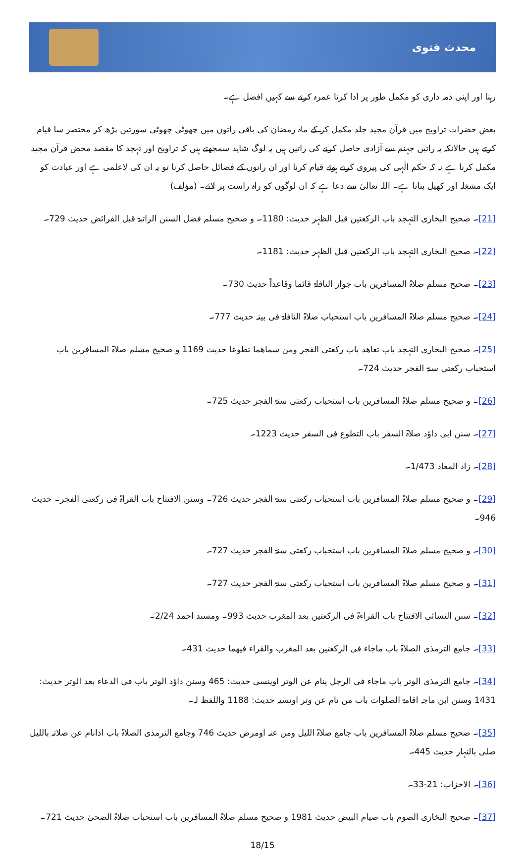محدث فتوی
رہنا اور اپنی ذمہ داری کو مکمل طور پر ادا کرنا عمرہ کرنے سے کہیں افضل ہے۔
بعض حضرات تراویح میں قرآن مجید جلد مکمل کر کے ماہ رمضان کی باقی راتوں میں چھوٹی چھوٹی سورتیں پڑھ کر مختصر سا قیام کرتے ہیں حالانکہ یہ راتیں جہنم سے آزادی حاصل کرنے کی راتیں ہیں یہ لوگ شاید سمجھتے ہیں کہ تراویح اور تہجد کا مقصد محض قرآن مجید مکمل کرنا ہے نہ کہ حکم الٰہی کی پیروی کرتے ہوئے قیام کرنا اور ان راتوں کے فضائل حاصل کرنا تو یہ ان کی لاعلمی ہے اور عبادت کو ایک مشغلہ اور کھیل بنانا ہے۔ اللہ تعالیٰ سے دعا ہے کہ ان لوگوں کو راہ راست پر لائے۔ (مؤلف)
[21]۔ صحیح البخاری التہجد باب الرکعتین قبل الظہر حدیث: 1180۔ و صحیح مسلم فضل السنن الراتبۃ قبل الفرائض حدیث 729۔
[22]۔ صحیح البخاری التہجد باب الرکعتین قبل الظہر حدیث: 1181۔
[23]۔ صحیح مسلم صلاۃ المسافرین باب جواز النافلۃ قائما وقاعداً حدیث 730۔
[24]۔ صحیح مسلم صلاۃ المسافرین باب استحباب صلاۃ النافلۃ فی بیتہ حدیث 777۔
[25]۔ صحیح البخاری التہجد باب تعاھد باب رکعتی الفجر ومن سماھما تطوعا حدیث 1169 و صحیح مسلم صلاۃ المسافرین باب استحباب رکعتی سنۃ الفجر حدیث 724۔
[26]۔ و صحیح مسلم صلاۃ المسافرین باب استحباب رکعتی سنۃ الفجر حدیث 725۔
[27]۔ سنن ابی داؤد صلاۃ السفر باب التطوع فی السفر حدیث 1223۔
[28]۔ زاد المعاد 1/473۔
[29]۔ و صحیح مسلم صلاۃ المسافرین باب استحباب رکعتی سنۃ الفجر حدیث 726۔ وسنن الافتتاح باب القراۃ فی رکعتی الفجر۔ حدیث 946۔
[30]۔ و صحیح مسلم صلاۃ المسافرین باب استحباب رکعتی سنۃ الفجر حدیث 727۔
[31]۔ و صحیح مسلم صلاۃ المسافرین باب استحباب رکعتی سنۃ الفجر حدیث 727۔
[32]۔ سنن النسائی الافتتاح باب القراءۃ فی الرکعتین بعد المغرب حدیث 993۔ ومسند احمد 2/24۔
[33]۔ جامع الترمذی الصلاۃ باب ماجاء فی الرکعتین بعد المغرب والقراء فیھما حدیث 431۔
[34]۔ جامع الترمذی الوتر باب ماجاء فی الرجل ینام عن الوتر اوینسی حدیث: 465 وسنن داؤد الوتر باب فی الدعاء بعد الوتر حدیث: 1431 وسنن ابن ماجہ اقامۃ الصلوات باب من نام عن وتر اونسیہ حدیث: 1188 واللفظ لہ۔
[35]۔ صحیح مسلم صلاۃ المسافرین باب جامع صلاۃ اللیل ومن عنہ اومرض حدیث 746 وجامع الترمذی الصلاۃ باب اذانام عن صلاتہ باللیل صلی بالنہار حدیث 445۔
[36]۔ الاحزاب: 21-33۔
[37]۔ صحیح البخاری الصوم باب صیام البیض حدیث 1981 و صحیح مسلم صلاۃ المسافرین باب استحباب صلاۃ الضحیٰ حدیث 721۔
18/15